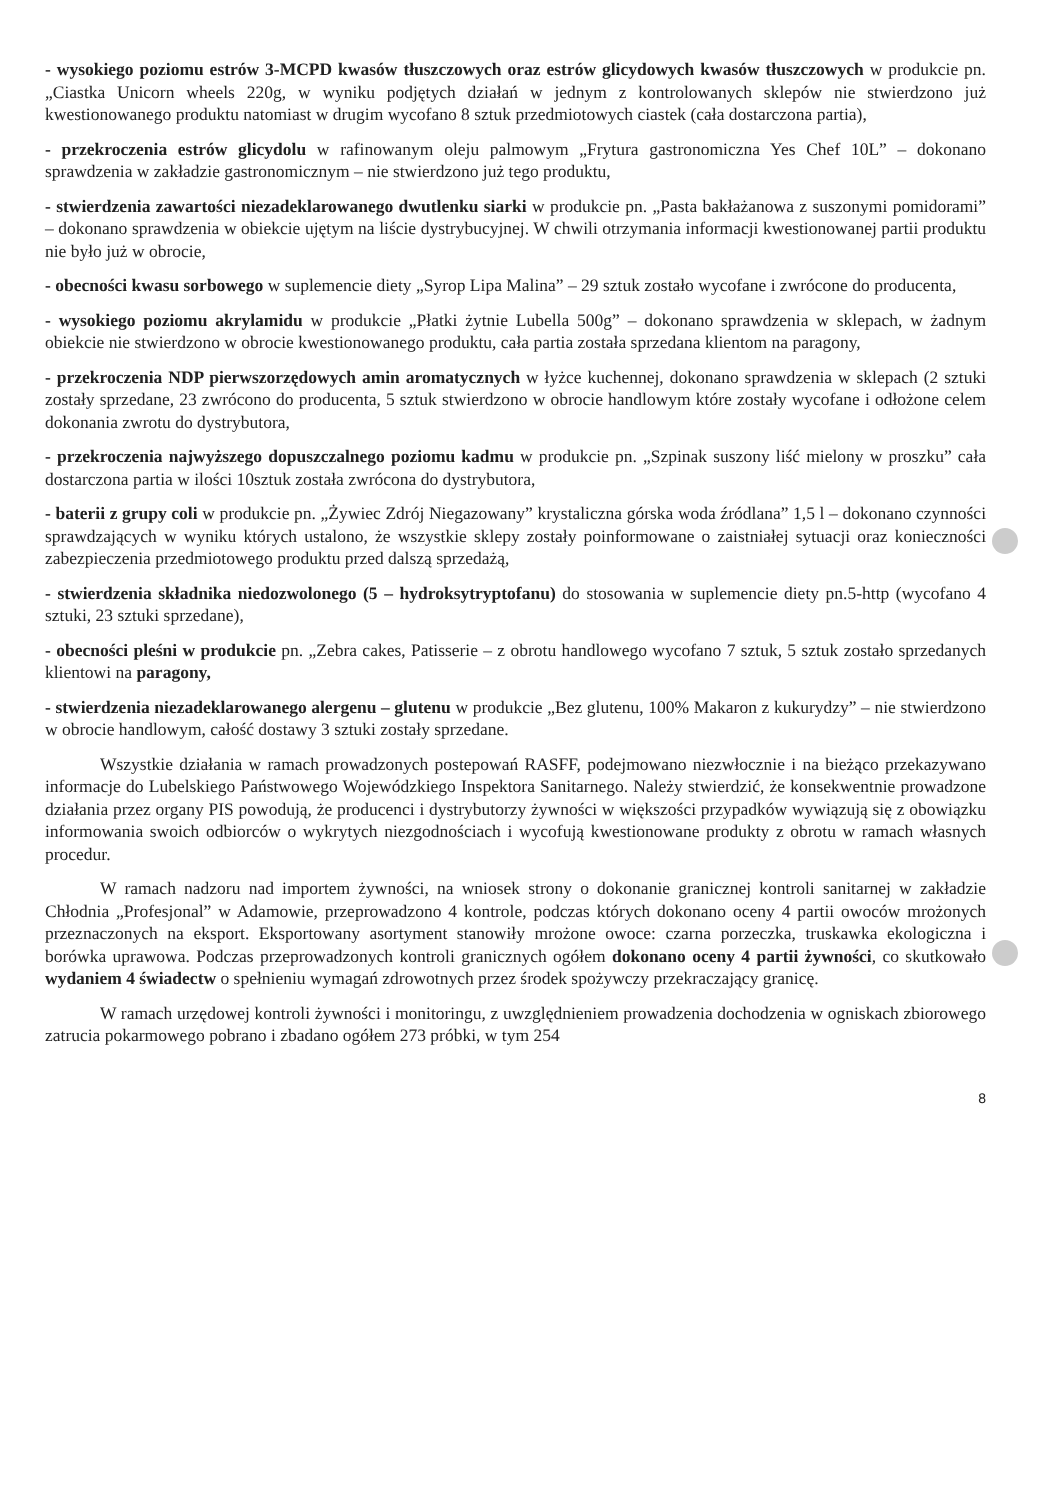- wysokiego poziomu estrów 3-MCPD kwasów tłuszczowych oraz estrów glicydowych kwasów tłuszczowych w produkcie pn. „Ciastka Unicorn wheels 220g, w wyniku podjętych działań w jednym z kontrolowanych sklepów nie stwierdzono już kwestionowanego produktu natomiast w drugim wycofano 8 sztuk przedmiotowych ciastek (cała dostarczona partia),
- przekroczenia estrów glicydolu w rafinowanym oleju palmowym „Frytura gastronomiczna Yes Chef 10L” – dokonano sprawdzenia w zakładzie gastronomicznym – nie stwierdzono już tego produktu,
- stwierdzenia zawartości niezadeklarowanego dwutlenku siarki w produkcie pn. „Pasta bakłażanowa z suszonymi pomidorami” – dokonano sprawdzenia w obiekcie ujętym na liście dystrybucyjnej. W chwili otrzymania informacji kwestionowanej partii produktu nie było już w obrocie,
- obecności kwasu sorbowego w suplemencie diety „Syrop Lipa Malina” – 29 sztuk zostało wycofane i zwrócone do producenta,
- wysokiego poziomu akrylamidu w produkcie „Płatki żytnie Lubella 500g” – dokonano sprawdzenia w sklepach, w żadnym obiekcie nie stwierdzono w obrocie kwestionowanego produktu, cała partia została sprzedana klientom na paragony,
- przekroczenia NDP pierwszorzędowych amin aromatycznych w łyżce kuchennej, dokonano sprawdzenia w sklepach (2 sztuki zostały sprzedane, 23 zwrócono do producenta, 5 sztuk stwierdzono w obrocie handlowym które zostały wycofane i odłożone celem dokonania zwrotu do dystrybutora,
- przekroczenia najwyższego dopuszczalnego poziomu kadmu w produkcie pn. „Szpinak suszony liść mielony w proszku” cała dostarczona partia w ilości 10sztuk została zwrócona do dystrybutora,
- baterii z grupy coli w produkcie pn. „Żywiec Zdrój Niegazowany” krystaliczna górska woda źródlana” 1,5 l – dokonano czynności sprawdzających w wyniku których ustalono, że wszystkie sklepy zostały poinformowane o zaistniałej sytuacji oraz konieczności zabezpieczenia przedmiotowego produktu przed dalszą sprzedażą,
- stwierdzenia składnika niedozwolonego (5 – hydroksytryptofanu) do stosowania w suplemencie diety pn.5-http (wycofano 4 sztuki, 23 sztuki sprzedane),
- obecności pleśni w produkcie pn. „Zebra cakes, Patisserie – z obrotu handlowego wycofano 7 sztuk, 5 sztuk zostało sprzedanych klientowi na paragony,
- stwierdzenia niezadeklarowanego alergenu – glutenu w produkcie „Bez glutenu, 100% Makaron z kukurydzy” – nie stwierdzono w obrocie handlowym, całość dostawy 3 sztuki zostały sprzedane.
Wszystkie działania w ramach prowadzonych postepowań RASFF, podejmowano niezwłocznie i na bieżąco przekazywano informacje do Lubelskiego Państwowego Wojewódzkiego Inspektora Sanitarnego. Należy stwierdzić, że konsekwentnie prowadzone działania przez organy PIS powodują, że producenci i dystrybutorzy żywności w większości przypadków wywiązują się z obowiązku informowania swoich odbiorców o wykrytych niezgodnościach i wycofują kwestionowane produkty z obrotu w ramach własnych procedur.
W ramach nadzoru nad importem żywności, na wniosek strony o dokonanie granicznej kontroli sanitarnej w zakładzie Chłodnia „Profesjonal” w Adamowie, przeprowadzono 4 kontrole, podczas których dokonano oceny 4 partii owoców mrożonych przeznaczonych na eksport. Eksportowany asortyment stanowiły mrożone owoce: czarna porzeczka, truskawka ekologiczna i borówka uprawowa. Podczas przeprowadzonych kontroli granicznych ogółem dokonano oceny 4 partii żywności, co skutkowało wydaniem 4 świadectw o spełnieniu wymagań zdrowotnych przez środek spożywczy przekraczający granicę.
W ramach urzędowej kontroli żywności i monitoringu, z uwzględnieniem prowadzenia dochodzenia w ogniskach zbiorowego zatrucia pokarmowego pobrano i zbadano ogółem 273 próbki, w tym 254
8